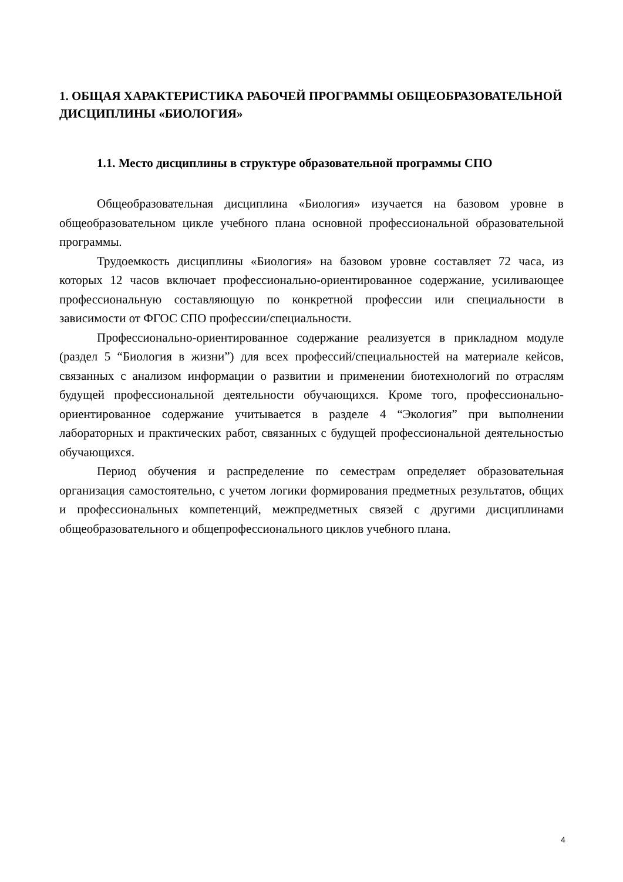1. ОБЩАЯ ХАРАКТЕРИСТИКА РАБОЧЕЙ ПРОГРАММЫ ОБЩЕОБРАЗОВАТЕЛЬНОЙ ДИСЦИПЛИНЫ «БИОЛОГИЯ»
1.1. Место дисциплины в структуре образовательной программы СПО
Общеобразовательная дисциплина «Биология» изучается на базовом уровне в общеобразовательном цикле учебного плана основной профессиональной образовательной программы.
Трудоемкость дисциплины «Биология» на базовом уровне составляет 72 часа, из которых 12 часов включает профессионально-ориентированное содержание, усиливающее профессиональную составляющую по конкретной профессии или специальности в зависимости от ФГОС СПО профессии/специальности.
Профессионально-ориентированное содержание реализуется в прикладном модуле (раздел 5 “Биология в жизни”) для всех профессий/специальностей на материале кейсов, связанных с анализом информации о развитии и применении биотехнологий по отраслям будущей профессиональной деятельности обучающихся. Кроме того, профессионально-ориентированное содержание учитывается в разделе 4 “Экология” при выполнении лабораторных и практических работ, связанных с будущей профессиональной деятельностью обучающихся.
Период обучения и распределение по семестрам определяет образовательная организация самостоятельно, с учетом логики формирования предметных результатов, общих и профессиональных компетенций, межпредметных связей с другими дисциплинами общеобразовательного и общепрофессионального циклов учебного плана.
4